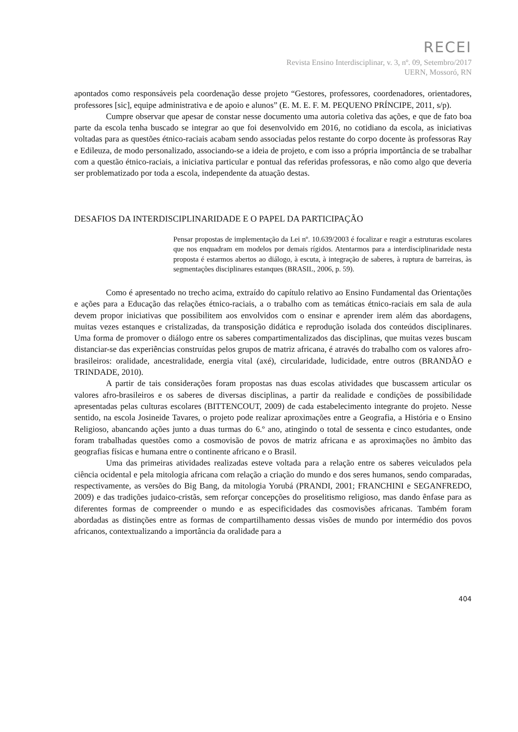RECEI
Revista Ensino Interdisciplinar, v. 3, nº. 09, Setembro/2017
UERN, Mossoró, RN
apontados como responsáveis pela coordenação desse projeto “Gestores, professores, coordenadores, orientadores, professores [sic], equipe administrativa e de apoio e alunos” (E. M. E. F. M. PEQUENO PRÍNCIPE, 2011, s/p).
Cumpre observar que apesar de constar nesse documento uma autoria coletiva das ações, e que de fato boa parte da escola tenha buscado se integrar ao que foi desenvolvido em 2016, no cotidiano da escola, as iniciativas voltadas para as questões étnico-raciais acabam sendo associadas pelos restante do corpo docente às professoras Ray e Edileuza, de modo personalizado, associando-se a ideia de projeto, e com isso a própria importância de se trabalhar com a questão étnico-raciais, a iniciativa particular e pontual das referidas professoras, e não como algo que deveria ser problematizado por toda a escola, independente da atuação destas.
DESAFIOS DA INTERDISCIPLINARIDADE E O PAPEL DA PARTICIPAÇÃO
Pensar propostas de implementação da Lei nº. 10.639/2003 é focalizar e reagir a estruturas escolares que nos enquadram em modelos por demais rígidos. Atentarmos para a interdisciplinaridade nesta proposta é estarmos abertos ao diálogo, à escuta, à integração de saberes, à ruptura de barreiras, às segmentações disciplinares estanques (BRASIL, 2006, p. 59).
Como é apresentado no trecho acima, extraído do capítulo relativo ao Ensino Fundamental das Orientações e ações para a Educação das relações étnico-raciais, a o trabalho com as temáticas étnico-raciais em sala de aula devem propor iniciativas que possibilitem aos envolvidos com o ensinar e aprender irem além das abordagens, muitas vezes estanques e cristalizadas, da transposição didática e reprodução isolada dos conteúdos disciplinares. Uma forma de promover o diálogo entre os saberes compartimentalizados das disciplinas, que muitas vezes buscam distanciar-se das experiências construídas pelos grupos de matriz africana, é através do trabalho com os valores afro-brasileiros: oralidade, ancestralidade, energia vital (axé), circularidade, ludicidade, entre outros (BRANDÃO e TRINDADE, 2010).
A partir de tais considerações foram propostas nas duas escolas atividades que buscassem articular os valores afro-brasileiros e os saberes de diversas disciplinas, a partir da realidade e condições de possibilidade apresentadas pelas culturas escolares (BITTENCOUT, 2009) de cada estabelecimento integrante do projeto. Nesse sentido, na escola Josineide Tavares, o projeto pode realizar aproximações entre a Geografia, a História e o Ensino Religioso, abancando ações junto a duas turmas do 6.º ano, atingindo o total de sessenta e cinco estudantes, onde foram trabalhadas questões como a cosmovisão de povos de matriz africana e as aproximações no âmbito das geografias físicas e humana entre o continente africano e o Brasil.
Uma das primeiras atividades realizadas esteve voltada para a relação entre os saberes veiculados pela ciência ocidental e pela mitologia africana com relação a criação do mundo e dos seres humanos, sendo comparadas, respectivamente, as versões do Big Bang, da mitologia Yorubá (PRANDI, 2001; FRANCHINI e SEGANFREDO, 2009) e das tradições judaico-cristãs, sem reforçar concepções do proselitismo religioso, mas dando ênfase para as diferentes formas de compreender o mundo e as especificidades das cosmovisões africanas. Também foram abordadas as distinções entre as formas de compartilhamento dessas visões de mundo por intermédio dos povos africanos, contextualizando a importância da oralidade para a
404